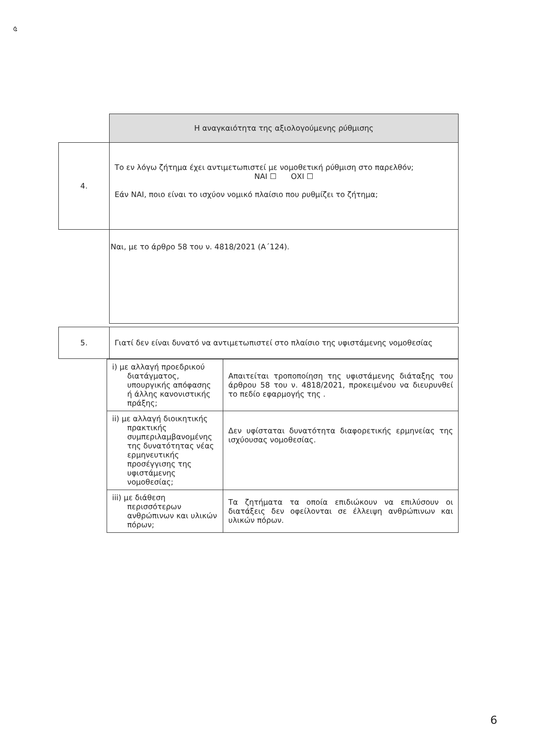৫
| | Η αναγκαιότητα της αξιολογούμενης ρύθμισης |
| 4. | Το εν λόγω ζήτημα έχει αντιμετωπιστεί με νομοθετική ρύθμιση στο παρελθόν; ΝΑΙ ☐ ΟΧΙ ☐ Εάν ΝΑΙ, ποιο είναι το ισχύον νομικό πλαίσιο που ρυθμίζει το ζήτημα; |
| | Ναι, με το άρθρο 58 του ν. 4818/2021 (Α΄124). |
| 5. | Γιατί δεν είναι δυνατό να αντιμετωπιστεί στο πλαίσιο της υφιστάμενης νομοθεσίας |
| i) με αλλαγή προεδρικού διατάγματος, υπουργικής απόφασης ή άλλης κανονιστικής πράξης; | Απαιτείται τροποποίηση της υφιστάμενης διάταξης του άρθρου 58 του ν. 4818/2021, προκειμένου να διευρυνθεί το πεδίο εφαρμογής της . |
| ii) με αλλαγή διοικητικής πρακτικής συμπεριλαμβανομένης της δυνατότητας νέας ερμηνευτικής προσέγγισης της υφιστάμενης νομοθεσίας; | Δεν υφίσταται δυνατότητα διαφορετικής ερμηνείας της ισχύουσας νομοθεσίας. |
| iii) με διάθεση περισσότερων ανθρώπινων και υλικών πόρων; | Τα ζητήματα τα οποία επιδιώκουν να επιλύσουν οι διατάξεις δεν οφείλονται σε έλλειψη ανθρώπινων και υλικών πόρων. |
6